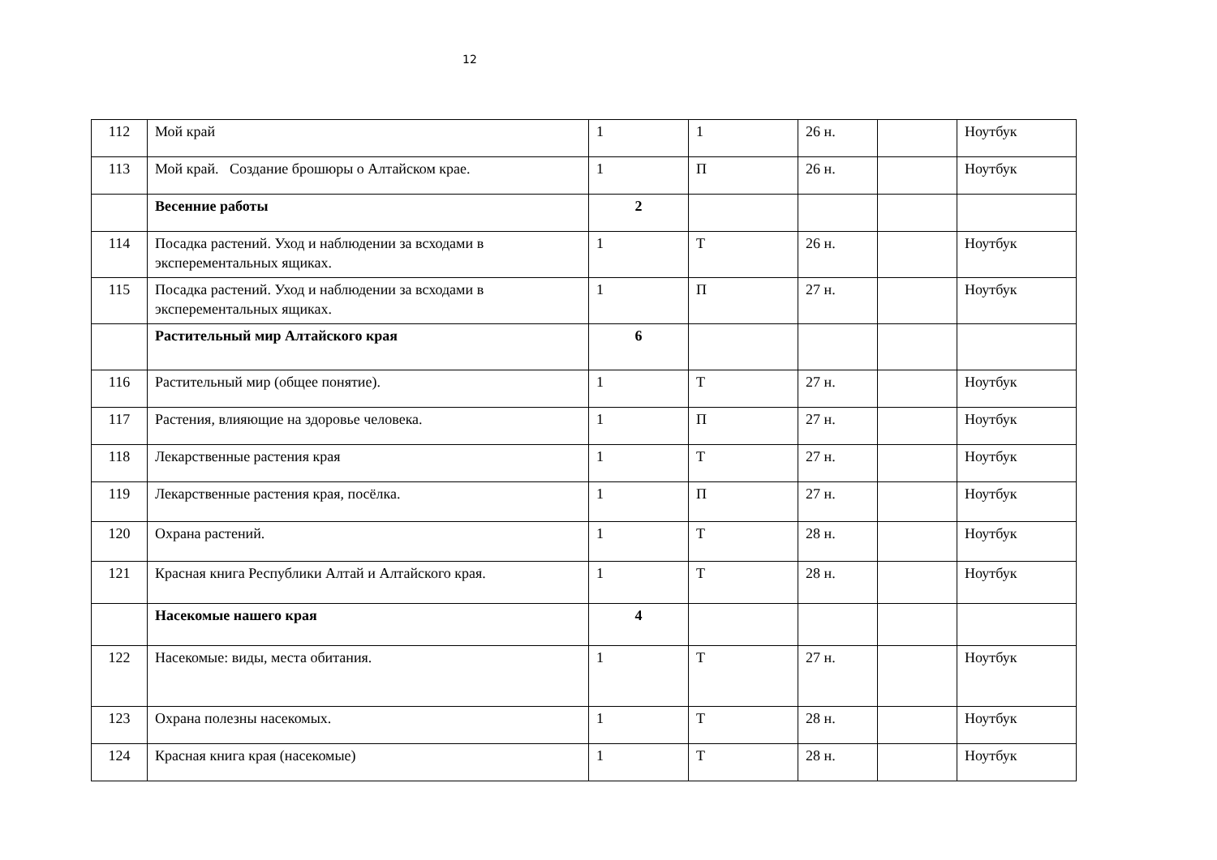12
| 112 | Мой край | 1 | 1 | 26 н. | | Ноутбук |
| 113 | Мой край. Создание брошюры о Алтайском крае. | 1 | П | 26 н. | | Ноутбук |
| | Весенние работы | 2 | | | | |
| 114 | Посадка растений. Уход и наблюдении за всходами в эксперементальных ящиках. | 1 | Т | 26 н. | | Ноутбук |
| 115 | Посадка растений. Уход и наблюдении за всходами в эксперементальных ящиках. | 1 | П | 27 н. | | Ноутбук |
| | Растительный мир Алтайского края | 6 | | | | |
| 116 | Растительный мир (общее понятие). | 1 | Т | 27 н. | | Ноутбук |
| 117 | Растения, влияющие на здоровье человека. | 1 | П | 27 н. | | Ноутбук |
| 118 | Лекарственные растения края | 1 | Т | 27 н. | | Ноутбук |
| 119 | Лекарственные растения края, посёлка. | 1 | П | 27 н. | | Ноутбук |
| 120 | Охрана растений. | 1 | Т | 28 н. | | Ноутбук |
| 121 | Красная книга Республики Алтай и Алтайского края. | 1 | Т | 28 н. | | Ноутбук |
| | Насекомые нашего края | 4 | | | | |
| 122 | Насекомые: виды, места обитания. | 1 | Т | 27 н. | | Ноутбук |
| 123 | Охрана полезны насекомых. | 1 | Т | 28 н. | | Ноутбук |
| 124 | Красная книга края (насекомые) | 1 | Т | 28 н. | | Ноутбук |